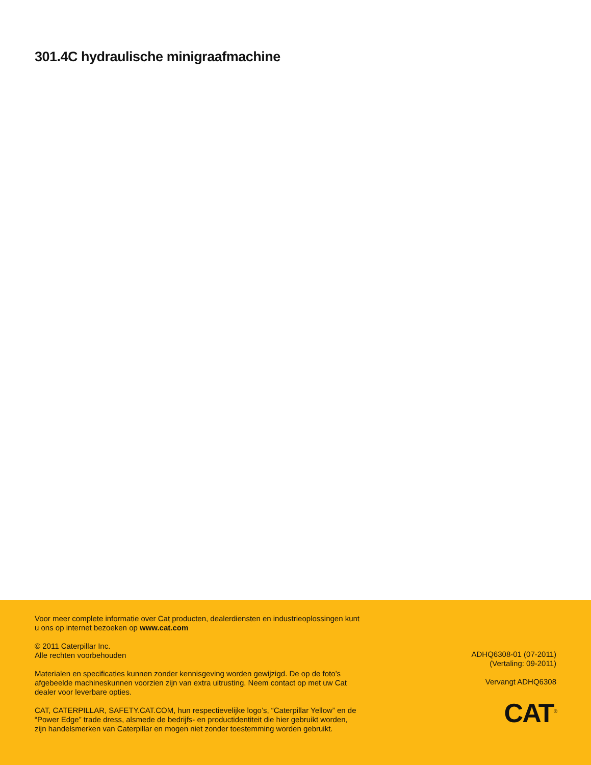301.4C hydraulische minigraafmachine
Voor meer complete informatie over Cat producten, dealerdiensten en industrieoplossingen kunt u ons op internet bezoeken op www.cat.com
© 2011 Caterpillar Inc.
Alle rechten voorbehouden
Materialen en specificaties kunnen zonder kennisgeving worden gewijzigd. De op de foto’s afgebeelde machineskunnen voorzien zijn van extra uitrusting. Neem contact op met uw Cat dealer voor leverbare opties.
CAT, CATERPILLAR, SAFETY.CAT.COM, hun respectievelijke logo’s, “Caterpillar Yellow” en de “Power Edge” trade dress, alsmede de bedrijfs- en productidentiteit die hier gebruikt worden, zijn handelsmerken van Caterpillar en mogen niet zonder toestemming worden gebruikt.
ADHQ6308-01 (07-2011)
(Vertaling: 09-2011)
Vervangt ADHQ6308
CAT<sup>®</sup>